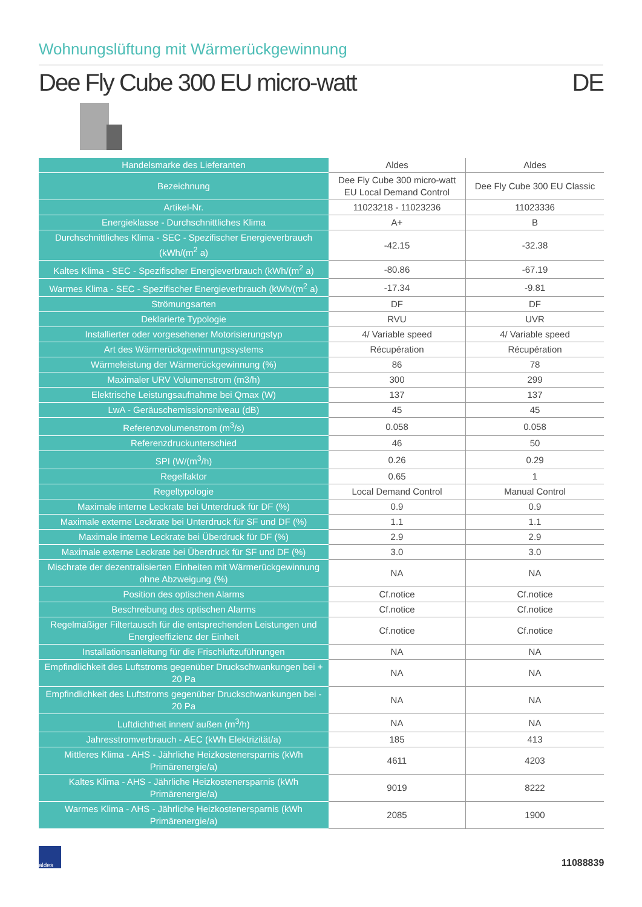Wohnungslüftung mit Wärmerückgewinnung
Dee Fly Cube 300 EU micro-watt DE
| Handelsmarke des Lieferanten | Aldes | Aldes |
| Bezeichnung | Dee Fly Cube 300 micro-watt EU Local Demand Control | Dee Fly Cube 300 EU Classic |
| Artikel-Nr. | 11023218 - 11023236 | 11023336 |
| Energieklasse - Durchschnittliches Klima | A+ | B |
| Durchschnittliches Klima - SEC - Spezifischer Energieverbrauch (kWh/(m<sup>2</sup> a) | -42.15 | -32.38 |
| Kaltes Klima - SEC - Spezifischer Energieverbrauch (kWh/(m<sup>2</sup> a) | -80.86 | -67.19 |
| Warmes Klima - SEC - Spezifischer Energieverbrauch (kWh/(m<sup>2</sup> a) | -17.34 | -9.81 |
| Strömungsarten | DF | DF |
| Deklarierte Typologie | RVU | UVR |
| Installierter oder vorgesehener Motorisierungstyp | 4/ Variable speed | 4/ Variable speed |
| Art des Wärmerückgewinnungssystems | Récupération | Récupération |
| Wärmeleistung der Wärmerückgewinnung (%) | 86 | 78 |
| Maximaler URV Volumenstrom (m3/h) | 300 | 299 |
| Elektrische Leistungsaufnahme bei Qmax (W) | 137 | 137 |
| LwA - Geräuschemissionsniveau (dB) | 45 | 45 |
| Referenzvolumenstrom (m<sup>3</sup>/s) | 0.058 | 0.058 |
| Referenzdruckunterschied | 46 | 50 |
| SPI (W/(m<sup>3</sup>/h) | 0.26 | 0.29 |
| Regelfaktor | 0.65 | 1 |
| Regeltypologie | Local Demand Control | Manual Control |
| Maximale interne Leckrate bei Unterdruck für DF (%) | 0.9 | 0.9 |
| Maximale externe Leckrate bei Unterdruck für SF und DF (%) | 1.1 | 1.1 |
| Maximale interne Leckrate bei Überdruck für DF (%) | 2.9 | 2.9 |
| Maximale externe Leckrate bei Überdruck für SF und DF (%) | 3.0 | 3.0 |
| Mischrate der dezentralisierten Einheiten mit Wärmerückgewinnung ohne Abzweigung (%) | NA | NA |
| Position des optischen Alarms | Cf.notice | Cf.notice |
| Beschreibung des optischen Alarms | Cf.notice | Cf.notice |
| Regelmäßiger Filtertausch für die entsprechenden Leistungen und Energieeffizienz der Einheit | Cf.notice | Cf.notice |
| Installationsanleitung für die Frischluftzuführungen | NA | NA |
| Empfindlichkeit des Luftstroms gegenüber Druckschwankungen bei + 20 Pa | NA | NA |
| Empfindlichkeit des Luftstroms gegenüber Druckschwankungen bei - 20 Pa | NA | NA |
| Luftdichtheit innen/ außen (m<sup>3</sup>/h) | NA | NA |
| Jahresstromverbrauch - AEC (kWh Elektrizität/a) | 185 | 413 |
| Mittleres Klima - AHS - Jährliche Heizkostenersparnis (kWh Primärenergie/a) | 4611 | 4203 |
| Kaltes Klima - AHS - Jährliche Heizkostenersparnis (kWh Primärenergie/a) | 9019 | 8222 |
| Warmes Klima - AHS - Jährliche Heizkostenersparnis (kWh Primärenergie/a) | 2085 | 1900 |
aldes
11088839